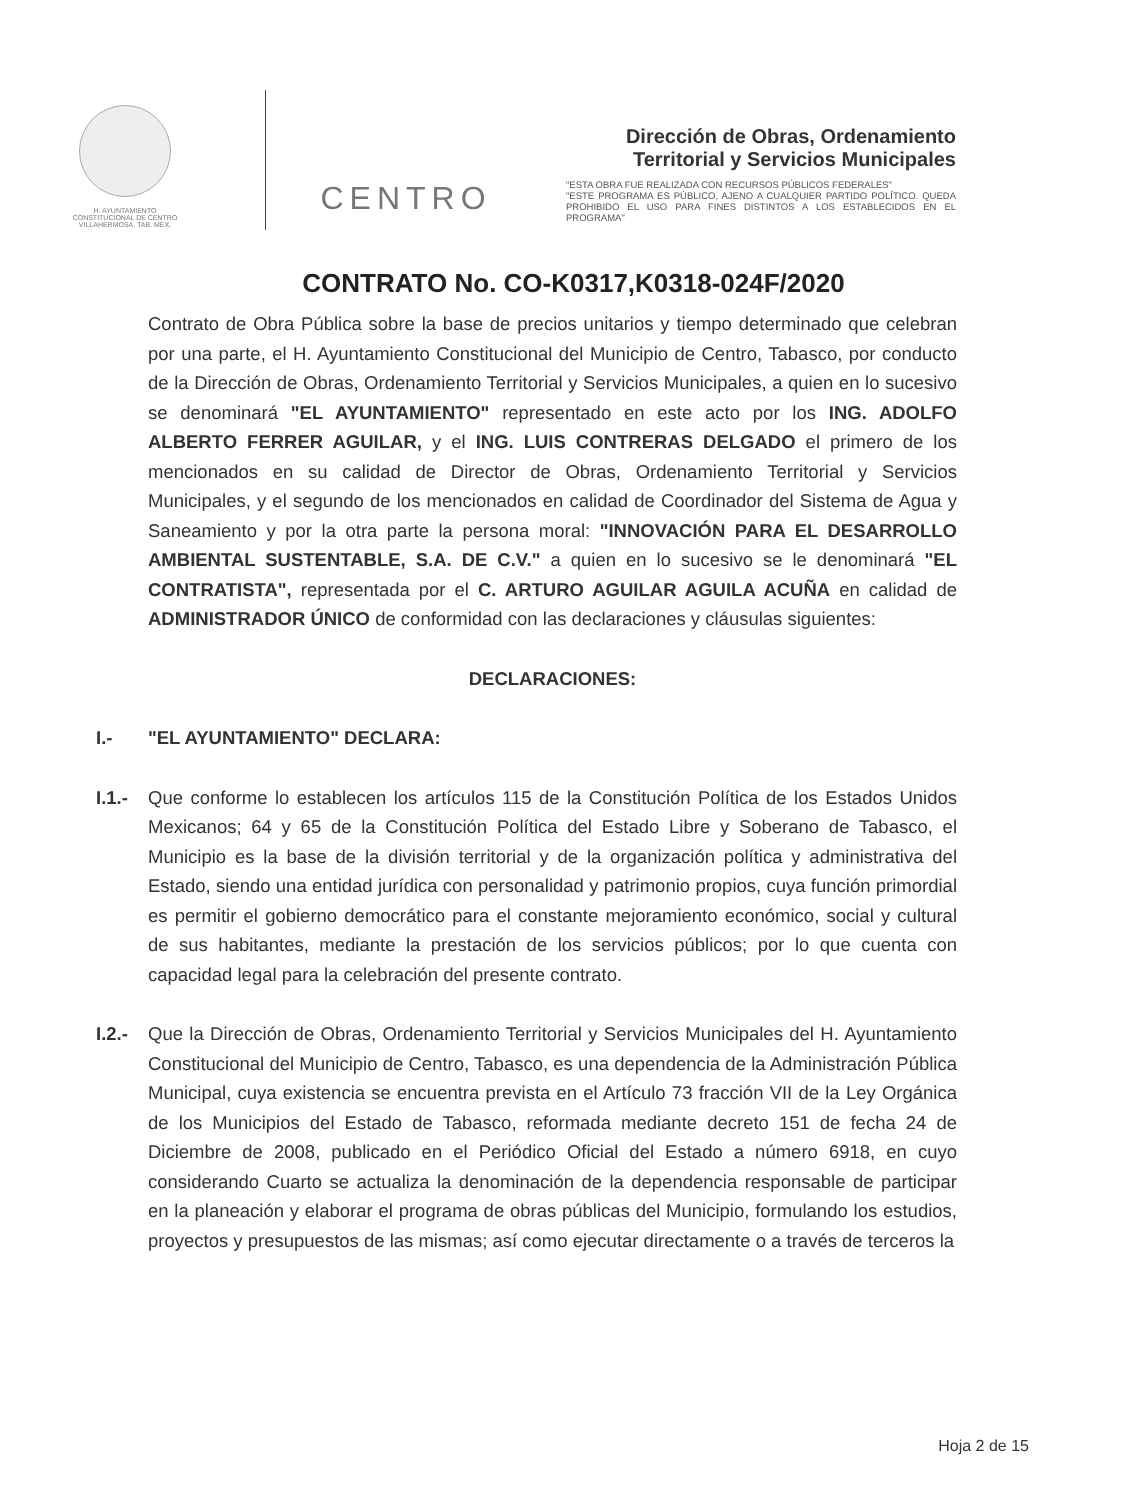H. AYUNTAMIENTO
CONSTITUCIONAL DE CENTRO
VILLAHERMOSA, TAB. MEX.
CENTRO
Dirección de Obras, Ordenamiento
Territorial y Servicios Municipales
"ESTA OBRA FUE REALIZADA CON RECURSOS PÚBLICOS FEDERALES"
"ESTE PROGRAMA ES PÚBLICO, AJENO A CUALQUIER PARTIDO POLÍTICO. QUEDA PROHIBIDO EL USO PARA FINES DISTINTOS A LOS ESTABLECIDOS EN EL PROGRAMA"
CONTRATO No. CO-K0317,K0318-024F/2020
Contrato de Obra Pública sobre la base de precios unitarios y tiempo determinado que celebran por una parte, el H. Ayuntamiento Constitucional del Municipio de Centro, Tabasco, por conducto de la Dirección de Obras, Ordenamiento Territorial y Servicios Municipales, a quien en lo sucesivo se denominará "EL AYUNTAMIENTO" representado en este acto por los ING. ADOLFO ALBERTO FERRER AGUILAR, y el ING. LUIS CONTRERAS DELGADO el primero de los mencionados en su calidad de Director de Obras, Ordenamiento Territorial y Servicios Municipales, y el segundo de los mencionados en calidad de Coordinador del Sistema de Agua y Saneamiento y por la otra parte la persona moral: "INNOVACIÓN PARA EL DESARROLLO AMBIENTAL SUSTENTABLE, S.A. DE C.V." a quien en lo sucesivo se le denominará "EL CONTRATISTA", representada por el C. ARTURO AGUILAR AGUILA ACUÑA en calidad de ADMINISTRADOR ÚNICO de conformidad con las declaraciones y cláusulas siguientes:
DECLARACIONES:
I.- "EL AYUNTAMIENTO" DECLARA:
I.1.-
Que conforme lo establecen los artículos 115 de la Constitución Política de los Estados Unidos Mexicanos; 64 y 65 de la Constitución Política del Estado Libre y Soberano de Tabasco, el Municipio es la base de la división territorial y de la organización política y administrativa del Estado, siendo una entidad jurídica con personalidad y patrimonio propios, cuya función primordial es permitir el gobierno democrático para el constante mejoramiento económico, social y cultural de sus habitantes, mediante la prestación de los servicios públicos; por lo que cuenta con capacidad legal para la celebración del presente contrato.
I.2.-
Que la Dirección de Obras, Ordenamiento Territorial y Servicios Municipales del H. Ayuntamiento Constitucional del Municipio de Centro, Tabasco, es una dependencia de la Administración Pública Municipal, cuya existencia se encuentra prevista en el Artículo 73 fracción VII de la Ley Orgánica de los Municipios del Estado de Tabasco, reformada mediante decreto 151 de fecha 24 de Diciembre de 2008, publicado en el Periódico Oficial del Estado a número 6918, en cuyo considerando Cuarto se actualiza la denominación de la dependencia responsable de participar en la planeación y elaborar el programa de obras públicas del Municipio, formulando los estudios, proyectos y presupuestos de las mismas; así como ejecutar directamente o a través de terceros la
Hoja 2 de 15